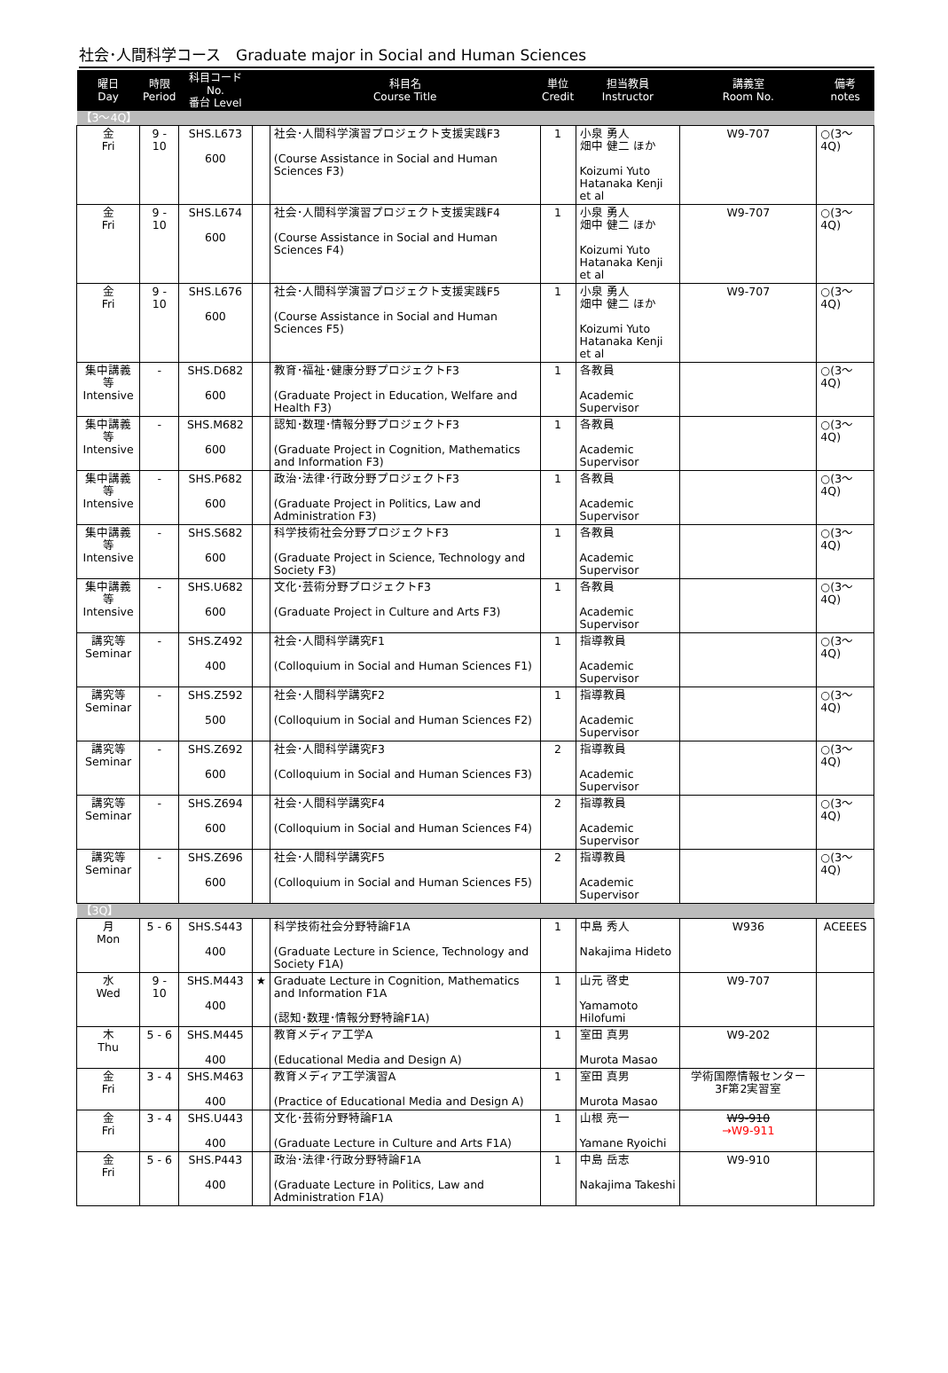社会･人間科学コース　Graduate major in Social and Human Sciences
| 曜日 Day | 時限 Period | 科目コード No. 番台 Level | | 科目名 Course Title | 単位 Credit | 担当教員 Instructor | 講義室 Room No. | 備考 notes |
| --- | --- | --- | --- | --- | --- | --- | --- | --- |
| 【3～4Q】 | | | | | | | | |
| 金 Fri | 9 - 10 | SHS.L673 600 | | 社会･人間科学演習プロジェクト支援実践F3 (Course Assistance in Social and Human Sciences F3) | 1 | 小泉 勇人 畑中 健二 ほか Koizumi Yuto Hatanaka Kenji et al | W9-707 | ○(3～4Q) |
| 金 Fri | 9 - 10 | SHS.L674 600 | | 社会･人間科学演習プロジェクト支援実践F4 (Course Assistance in Social and Human Sciences F4) | 1 | 小泉 勇人 畑中 健二 ほか Koizumi Yuto Hatanaka Kenji et al | W9-707 | ○(3～4Q) |
| 金 Fri | 9 - 10 | SHS.L676 600 | | 社会･人間科学演習プロジェクト支援実践F5 (Course Assistance in Social and Human Sciences F5) | 1 | 小泉 勇人 畑中 健二 ほか Koizumi Yuto Hatanaka Kenji et al | W9-707 | ○(3～4Q) |
| 集中講義等 Intensive | - | SHS.D682 600 | | 教育･福祉･健康分野プロジェクトF3 (Graduate Project in Education, Welfare and Health F3) | 1 | 各教員 Academic Supervisor | | ○(3～4Q) |
| 集中講義等 Intensive | - | SHS.M682 600 | | 認知･数理･情報分野プロジェクトF3 (Graduate Project in Cognition, Mathematics and Information F3) | 1 | 各教員 Academic Supervisor | | ○(3～4Q) |
| 集中講義等 Intensive | - | SHS.P682 600 | | 政治･法律･行政分野プロジェクトF3 (Graduate Project in Politics, Law and Administration F3) | 1 | 各教員 Academic Supervisor | | ○(3～4Q) |
| 集中講義等 Intensive | - | SHS.S682 600 | | 科学技術社会分野プロジェクトF3 (Graduate Project in Science, Technology and Society F3) | 1 | 各教員 Academic Supervisor | | ○(3～4Q) |
| 集中講義等 Intensive | - | SHS.U682 600 | | 文化･芸術分野プロジェクトF3 (Graduate Project in Culture and Arts F3) | 1 | 各教員 Academic Supervisor | | ○(3～4Q) |
| 講究等 Seminar | - | SHS.Z492 400 | | 社会･人間科学講究F1 (Colloquium in Social and Human Sciences F1) | 1 | 指導教員 Academic Supervisor | | ○(3～4Q) |
| 講究等 Seminar | - | SHS.Z592 500 | | 社会･人間科学講究F2 (Colloquium in Social and Human Sciences F2) | 1 | 指導教員 Academic Supervisor | | ○(3～4Q) |
| 講究等 Seminar | - | SHS.Z692 600 | | 社会･人間科学講究F3 (Colloquium in Social and Human Sciences F3) | 2 | 指導教員 Academic Supervisor | | ○(3～4Q) |
| 講究等 Seminar | - | SHS.Z694 600 | | 社会･人間科学講究F4 (Colloquium in Social and Human Sciences F4) | 2 | 指導教員 Academic Supervisor | | ○(3～4Q) |
| 講究等 Seminar | - | SHS.Z696 600 | | 社会･人間科学講究F5 (Colloquium in Social and Human Sciences F5) | 2 | 指導教員 Academic Supervisor | | ○(3～4Q) |
| 【3Q】 | | | | | | | | |
| 月 Mon | 5 - 6 | SHS.S443 400 | | 科学技術社会分野特論F1A (Graduate Lecture in Science, Technology and Society F1A) | 1 | 中島 秀人 Nakajima Hideto | W936 | ACEEES |
| 水 Wed | 9 - 10 | SHS.M443 400 | ★ | Graduate Lecture in Cognition, Mathematics and Information F1A (認知･数理･情報分野特論F1A) | 1 | 山元 啓史 Yamamoto Hilofumi | W9-707 | |
| 木 Thu | 5 - 6 | SHS.M445 400 | | 教育メディア工学A (Educational Media and Design A) | 1 | 室田 真男 Murota Masao | W9-202 | |
| 金 Fri | 3 - 4 | SHS.M463 400 | | 教育メディア工学演習A (Practice of Educational Media and Design A) | 1 | 室田 真男 Murota Masao | 学術国際情報センター3F第2実習室 | |
| 金 Fri | 3 - 4 | SHS.U443 400 | | 文化･芸術分野特論F1A (Graduate Lecture in Culture and Arts F1A) | 1 | 山根 亮一 Yamane Ryoichi | W9-910 →W9-911 | |
| 金 Fri | 5 - 6 | SHS.P443 400 | | 政治･法律･行政分野特論F1A (Graduate Lecture in Politics, Law and Administration F1A) | 1 | 中島 岳志 Nakajima Takeshi | W9-910 | |